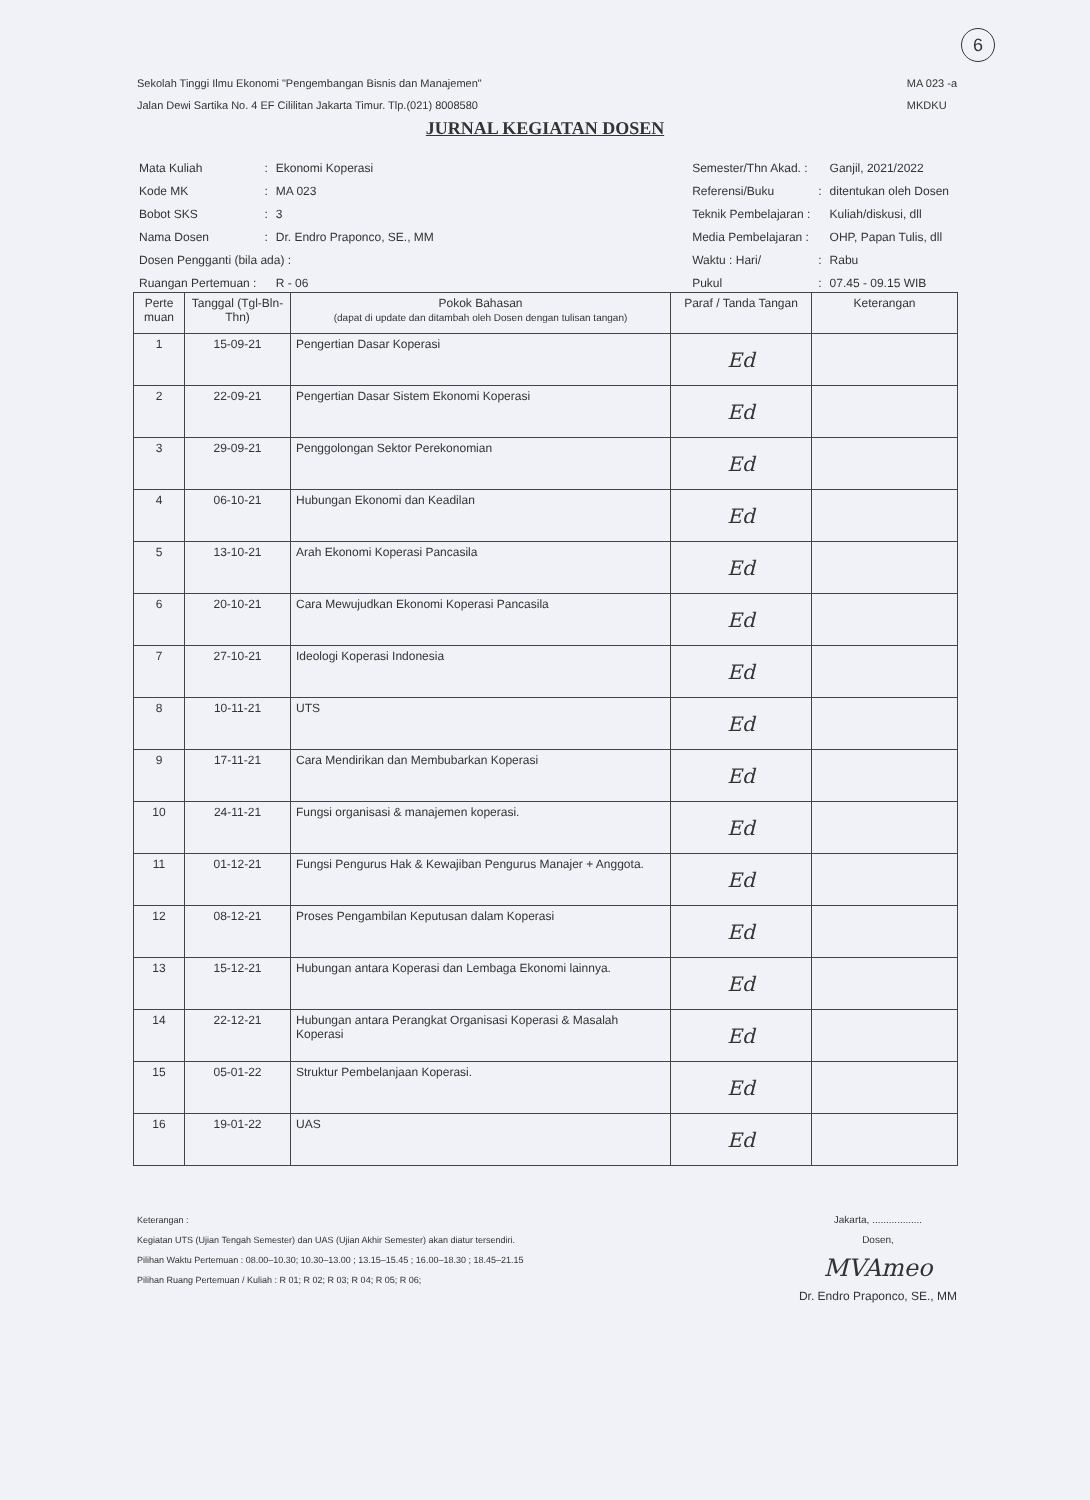6
Sekolah Tinggi Ilmu Ekonomi "Pengembangan Bisnis dan Manajemen"
Jalan Dewi Sartika No. 4 EF Cililitan Jakarta Timur. Tlp.(021) 8008580
MA 023 -a
MKDKU
JURNAL KEGIATAN DOSEN
| Mata Kuliah | : | Ekonomi Koperasi |
| Kode MK | : | MA 023 |
| Bobot SKS | : | 3 |
| Nama Dosen | : | Dr. Endro Praponco, SE., MM |
| Dosen Pengganti (bila ada) : | | |
| Ruangan Pertemuan : | | R - 06 |
| Semester/Thn Akad. : | | Ganjil, 2021/2022 |
| Referensi/Buku | : | ditentukan oleh Dosen |
| Teknik Pembelajaran : | | Kuliah/diskusi, dll |
| Media Pembelajaran : | | OHP, Papan Tulis, dll |
| Waktu : Hari/ | : | Rabu |
| Pukul | : | 07.45 - 09.15 WIB |
| Perte muan | Tanggal (Tgl-Bln-Thn) | Pokok Bahasan (dapat di update dan ditambah oleh Dosen dengan tulisan tangan) | Paraf / Tanda Tangan | Keterangan |
| --- | --- | --- | --- | --- |
| 1 | 15-09-21 | Pengertian Dasar Koperasi | Ed | |
| 2 | 22-09-21 | Pengertian Dasar Sistem Ekonomi Koperasi | Ed | |
| 3 | 29-09-21 | Penggolongan Sektor Perekonomian | Ed | |
| 4 | 06-10-21 | Hubungan Ekonomi dan Keadilan | Ed | |
| 5 | 13-10-21 | Arah Ekonomi Koperasi Pancasila | Ed | |
| 6 | 20-10-21 | Cara Mewujudkan Ekonomi Koperasi Pancasila | Ed | |
| 7 | 27-10-21 | Ideologi Koperasi Indonesia | Ed | |
| 8 | 10-11-21 | UTS | Ed | |
| 9 | 17-11-21 | Cara Mendirikan dan Membubarkan Koperasi | Ed | |
| 10 | 24-11-21 | Fungsi organisasi & manajemen koperasi. | Ed | |
| 11 | 01-12-21 | Fungsi Pengurus Hak & Kewajiban Pengurus Manajer + Anggota. | Ed | |
| 12 | 08-12-21 | Proses Pengambilan Keputusan dalam Koperasi | Ed | |
| 13 | 15-12-21 | Hubungan antara Koperasi dan Lembaga Ekonomi lainnya. | Ed | |
| 14 | 22-12-21 | Hubungan antara Perangkat Organisasi Koperasi & Masalah Koperasi | Ed | |
| 15 | 05-01-22 | Struktur Pembelanjaan Koperasi. | Ed | |
| 16 | 19-01-22 | UAS | Ed | |
Keterangan :
Kegiatan UTS (Ujian Tengah Semester) dan UAS (Ujian Akhir Semester) akan diatur tersendiri.
Pilihan Waktu Pertemuan : 08.00–10.30; 10.30–13.00 ; 13.15–15.45 ; 16.00–18.30 ; 18.45–21.15
Pilihan Ruang Pertemuan / Kuliah : R 01; R 02; R 03; R 04; R 05; R 06;
Jakarta, ..................
Dosen,
MVAmeo
Dr. Endro Praponco, SE., MM